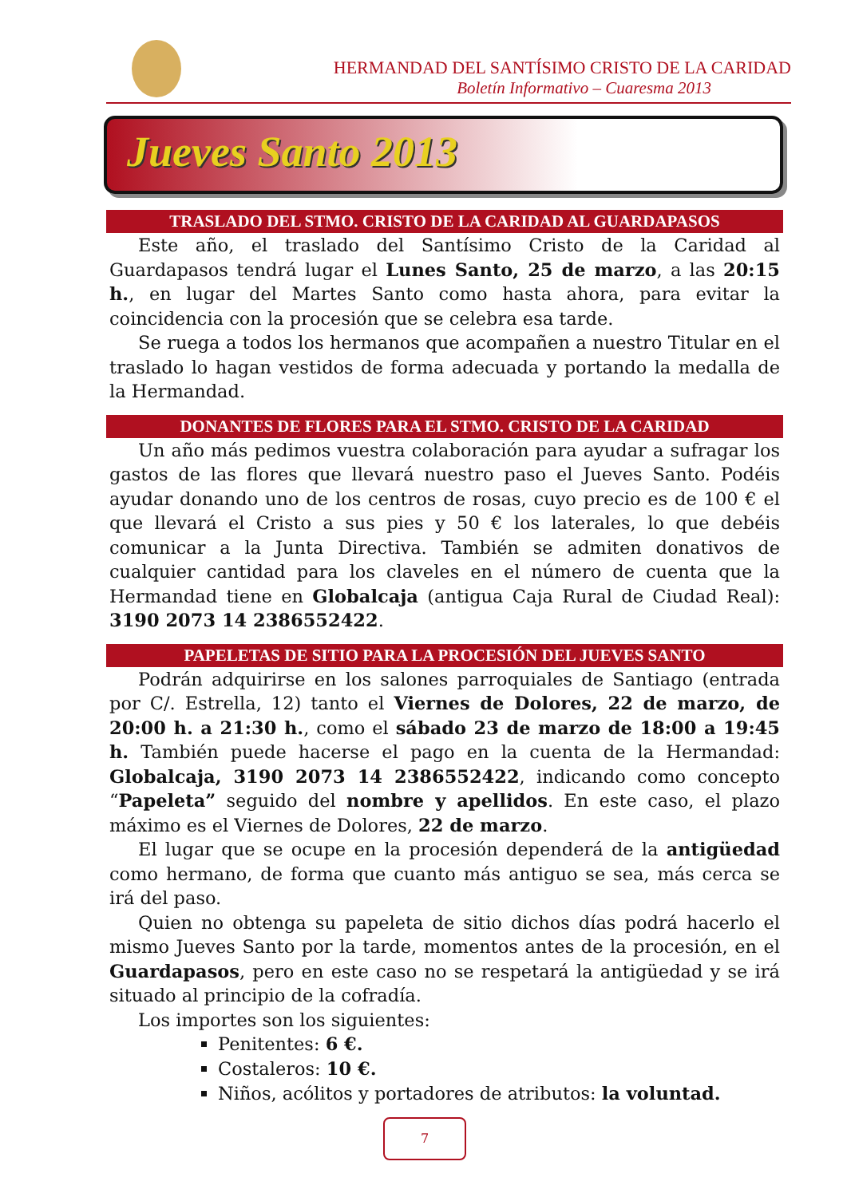HERMANDAD DEL SANTÍSIMO CRISTO DE LA CARIDAD
Boletín Informativo – Cuaresma 2013
Jueves Santo 2013
TRASLADO DEL STMO. CRISTO DE LA CARIDAD AL GUARDAPASOS
Este año, el traslado del Santísimo Cristo de la Caridad al Guardapasos tendrá lugar el Lunes Santo, 25 de marzo, a las 20:15 h., en lugar del Martes Santo como hasta ahora, para evitar la coincidencia con la procesión que se celebra esa tarde.
Se ruega a todos los hermanos que acompañen a nuestro Titular en el traslado lo hagan vestidos de forma adecuada y portando la medalla de la Hermandad.
DONANTES DE FLORES PARA EL STMO. CRISTO DE LA CARIDAD
Un año más pedimos vuestra colaboración para ayudar a sufragar los gastos de las flores que llevará nuestro paso el Jueves Santo. Podéis ayudar donando uno de los centros de rosas, cuyo precio es de 100 € el que llevará el Cristo a sus pies y 50 € los laterales, lo que debéis comunicar a la Junta Directiva. También se admiten donativos de cualquier cantidad para los claveles en el número de cuenta que la Hermandad tiene en Globalcaja (antigua Caja Rural de Ciudad Real): 3190 2073 14 2386552422.
PAPELETAS DE SITIO PARA LA PROCESIÓN DEL JUEVES SANTO
Podrán adquirirse en los salones parroquiales de Santiago (entrada por C/. Estrella, 12) tanto el Viernes de Dolores, 22 de marzo, de 20:00 h. a 21:30 h., como el sábado 23 de marzo de 18:00 a 19:45 h. También puede hacerse el pago en la cuenta de la Hermandad: Globalcaja, 3190 2073 14 2386552422, indicando como concepto “Papeleta” seguido del nombre y apellidos. En este caso, el plazo máximo es el Viernes de Dolores, 22 de marzo.
El lugar que se ocupe en la procesión dependerá de la antigüedad como hermano, de forma que cuanto más antiguo se sea, más cerca se irá del paso.
Quien no obtenga su papeleta de sitio dichos días podrá hacerlo el mismo Jueves Santo por la tarde, momentos antes de la procesión, en el Guardapasos, pero en este caso no se respetará la antigüedad y se irá situado al principio de la cofradía.
Los importes son los siguientes:
Penitentes: 6 €.
Costaleros: 10 €.
Niños, acólitos y portadores de atributos: la voluntad.
7